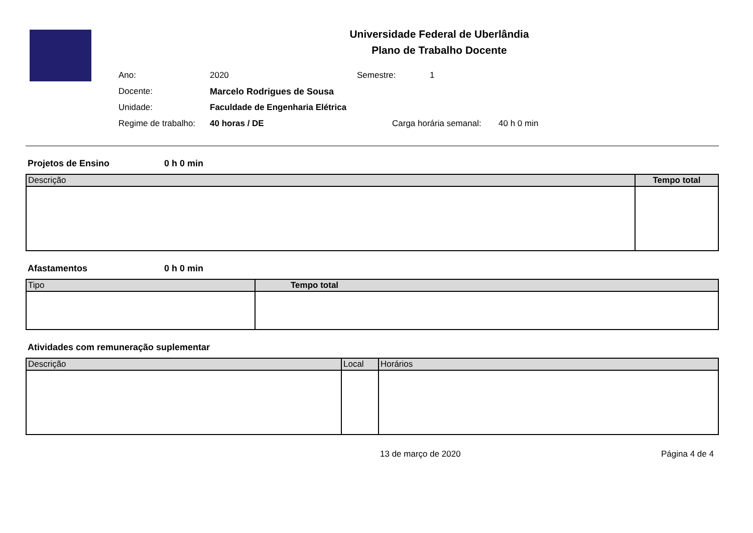Universidade Federal de Uberlândia
Plano de Trabalho Docente
Ano: 2020 Semestre: 1
Docente: Marcelo Rodrigues de Sousa
Unidade: Faculdade de Engenharia Elétrica
Regime de trabalho: 40 horas / DE Carga horária semanal: 40 h 0 min
Projetos de Ensino 0 h 0 min
| Descrição | Tempo total |
| --- | --- |
Afastamentos 0 h 0 min
| Tipo | Tempo total |
| --- | --- |
Atividades com remuneração suplementar
| Descrição | Local | Horários |
| --- | --- | --- |
13 de março de 2020 Página 4 de 4